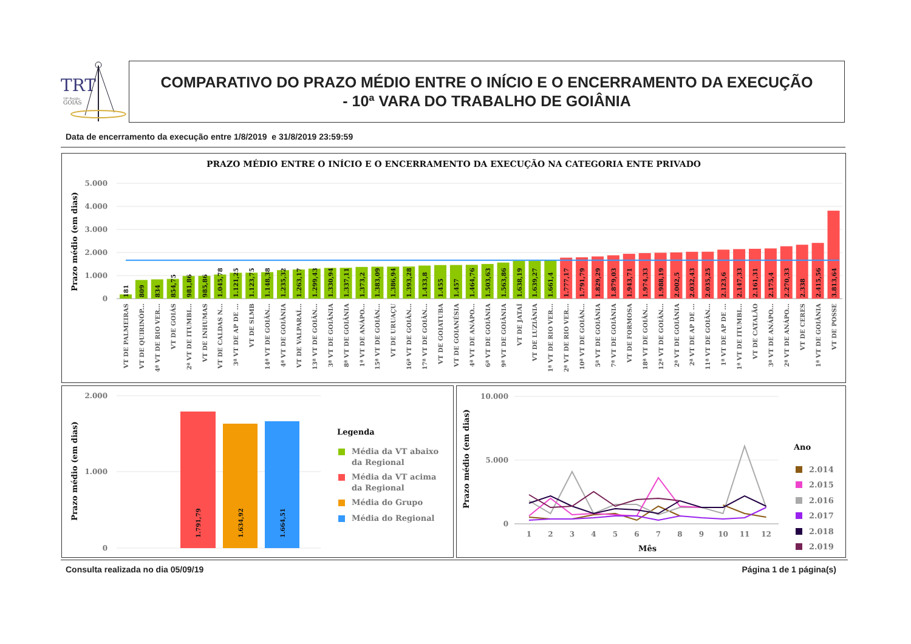TRT
18ª Região
GOIÁS
COMPARATIVO DO PRAZO MÉDIO ENTRE O INÍCIO E O ENCERRAMENTO DA EXECUÇÃO
- 10ª VARA DO TRABALHO DE GOIÂNIA
Data de encerramento da execução entre 1/8/2019 e 31/8/2019 23:59:59
PRAZO MÉDIO ENTRE O INÍCIO E O ENCERRAMENTO DA EXECUÇÃO NA CATEGORIA ENTE PRIVADO
Prazo médio (em dias)
5.000
4.000
3.000
2.000
1.000
0
181
VT DE PALMEIRAS
809
VT DE QUIRINÓP...
834
4ª VT DE RIO VER...
854,75
VT DE GOIÁS
981,86
2ª VT DE ITUMBI...
985,86
VT DE INHUMAS
1.045,78
VT DE CALDAS N...
1.121,25
3ª VT DE AP DE ...
1.123,75
VT DE SLMB
1.148,38
14ª VT DE GOIÂN...
1.235,32
4ª VT DE GOIÂNIA
1.263,17
VT DE VALPARAÍ...
1.299,43
13ª VT DE GOIÂN...
1.330,94
3ª VT DE GOIÂNIA
1.337,11
8ª VT DE GOIÂNIA
1.373,2
1ª VT DE ANÁPO...
1.383,09
15ª VT DE GOIÂN...
1.386,94
VT DE URUAÇU
1.393,28
16ª VT DE GOIÂN...
1.433,8
17ª VT DE GOIÂN...
1.455
VT DE GOIATUBA
1.457
VT DE GOIANÉSIA
1.464,76
4ª VT DE ANÁPO...
1.503,63
6ª VT DE GOIÂNIA
1.563,86
9ª VT DE GOIÂNIA
1.638,19
VT DE JATAÍ
1.639,27
VT DE LUZIÂNIA
1.661,4
1ª VT DE RIO VER...
1.777,17
2ª VT DE RIO VER...
1.791,79
10ª VT DE GOIÂN...
1.829,29
5ª VT DE GOIÂNIA
1.879,03
7ª VT DE GOIÂNIA
1.943,71
VT DE FORMOSA
1.974,33
18ª VT DE GOIÂN...
1.988,19
12ª VT DE GOIÂN...
2.002,5
2ª VT DE GOIÂNIA
2.032,43
2ª VT DE AP DE ...
2.035,25
11ª VT DE GOIÂN...
2.123,6
1ª VT DE AP DE ...
2.147,33
1ª VT DE ITUMBI...
2.161,31
VT DE CATALÃO
2.175,4
3ª VT DE ANÁPO...
2.270,33
2ª VT DE ANÁPO...
2.338
VT DE CERES
2.415,56
1ª VT DE GOIÂNIA
3.813,64
VT DE POSSE
Prazo médio (em dias)
2.000
1.000
0
1.791,79
1.634,92
1.664,51
Legenda
Média da VT abaixo
da Regional
Média da VT acima
da Regional
Média do Grupo
Média do Regional
Prazo médio (em dias)
10.000
5.000
0
1
2
3
4
5
6
7
8
9
10
11
12
Mês
Ano
2.014
2.015
2.016
2.017
2.018
2.019
Consulta realizada no dia 05/09/19
Página 1 de 1 página(s)